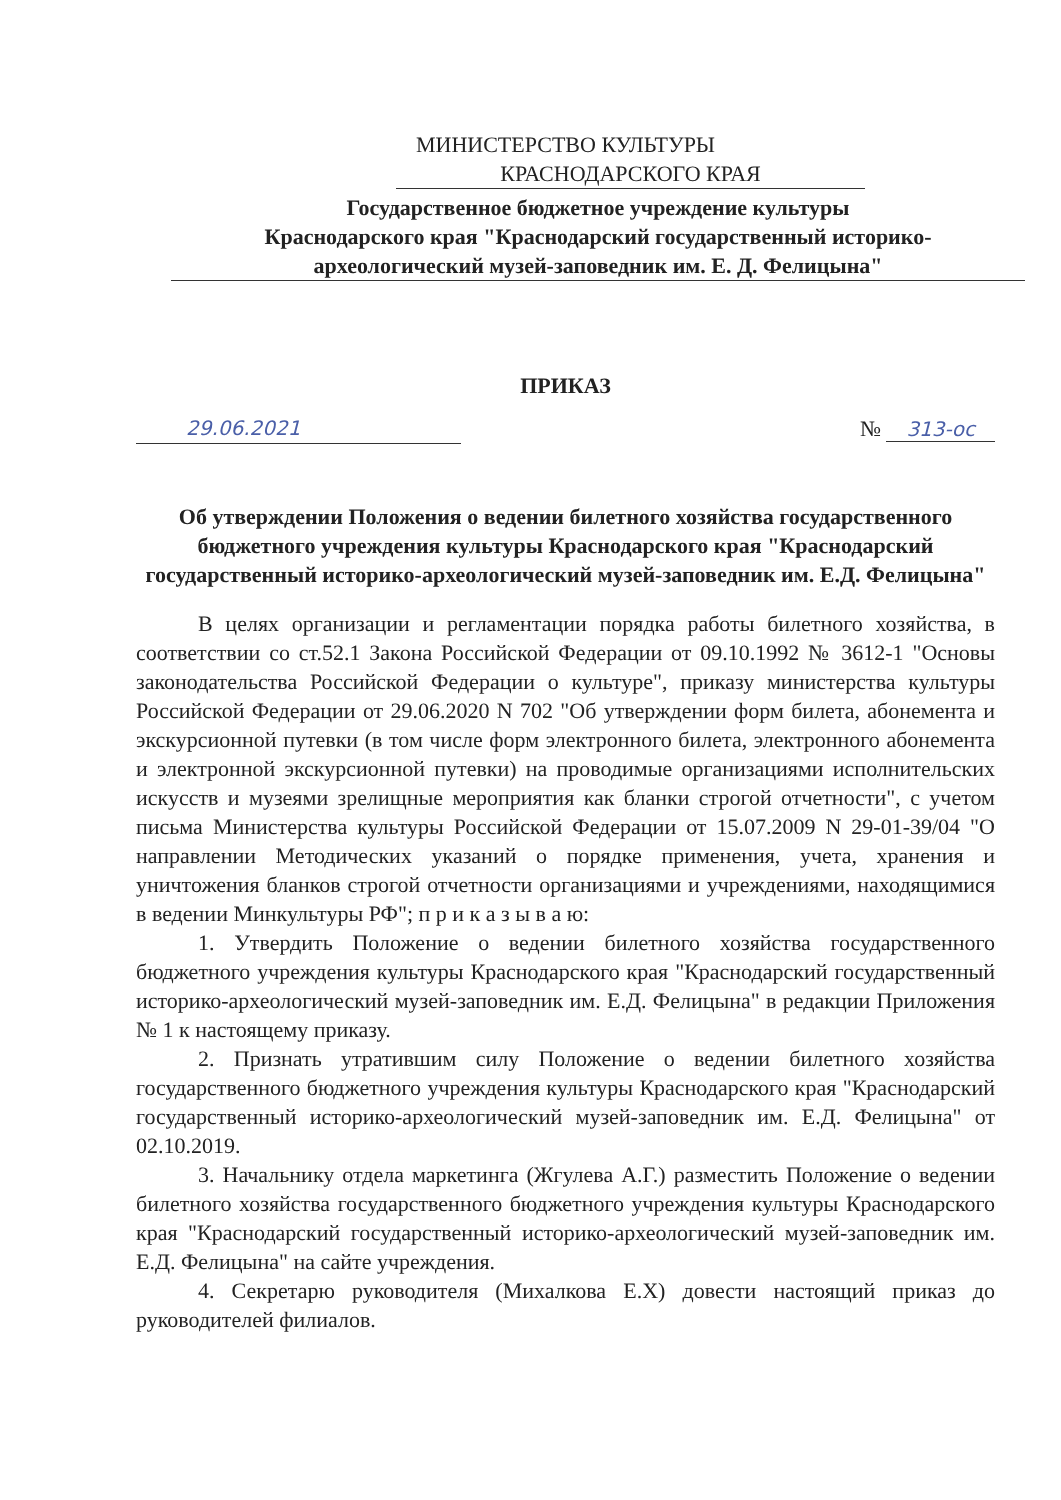МИНИСТЕРСТВО КУЛЬТУРЫ
КРАСНОДАРСКОГО КРАЯ
Государственное бюджетное учреждение культуры
Краснодарского края "Краснодарский государственный историко-
археологический музей-заповедник им. Е. Д. Фелицына"
ПРИКАЗ
29.06.2021 № 313-ос
Об утверждении Положения о ведении билетного хозяйства государственного бюджетного учреждения культуры Краснодарского края "Краснодарский государственный историко-археологический музей-заповедник им. Е.Д. Фелицына"
В целях организации и регламентации порядка работы билетного хозяйства, в соответствии со ст.52.1 Закона Российской Федерации от 09.10.1992 № 3612-1 "Основы законодательства Российской Федерации о культуре", приказу министерства культуры Российской Федерации от 29.06.2020 N 702 "Об утверждении форм билета, абонемента и экскурсионной путевки (в том числе форм электронного билета, электронного абонемента и электронной экскурсионной путевки) на проводимые организациями исполнительских искусств и музеями зрелищные мероприятия как бланки строгой отчетности", с учетом письма Министерства культуры Российской Федерации от 15.07.2009 N 29-01-39/04 "О направлении Методических указаний о порядке применения, учета, хранения и уничтожения бланков строгой отчетности организациями и учреждениями, находящимися в ведении Минкультуры РФ"; п р и к а з ы в а ю:
1. Утвердить Положение о ведении билетного хозяйства государственного бюджетного учреждения культуры Краснодарского края "Краснодарский государственный историко-археологический музей-заповедник им. Е.Д. Фелицына" в редакции Приложения № 1 к настоящему приказу.
2. Признать утратившим силу Положение о ведении билетного хозяйства государственного бюджетного учреждения культуры Краснодарского края "Краснодарский государственный историко-археологический музей-заповедник им. Е.Д. Фелицына" от 02.10.2019.
3. Начальнику отдела маркетинга (Жгулева А.Г.) разместить Положение о ведении билетного хозяйства государственного бюджетного учреждения культуры Краснодарского края "Краснодарский государственный историко-археологический музей-заповедник им. Е.Д. Фелицына" на сайте учреждения.
4. Секретарю руководителя (Михалкова Е.Х) довести настоящий приказ до руководителей филиалов.